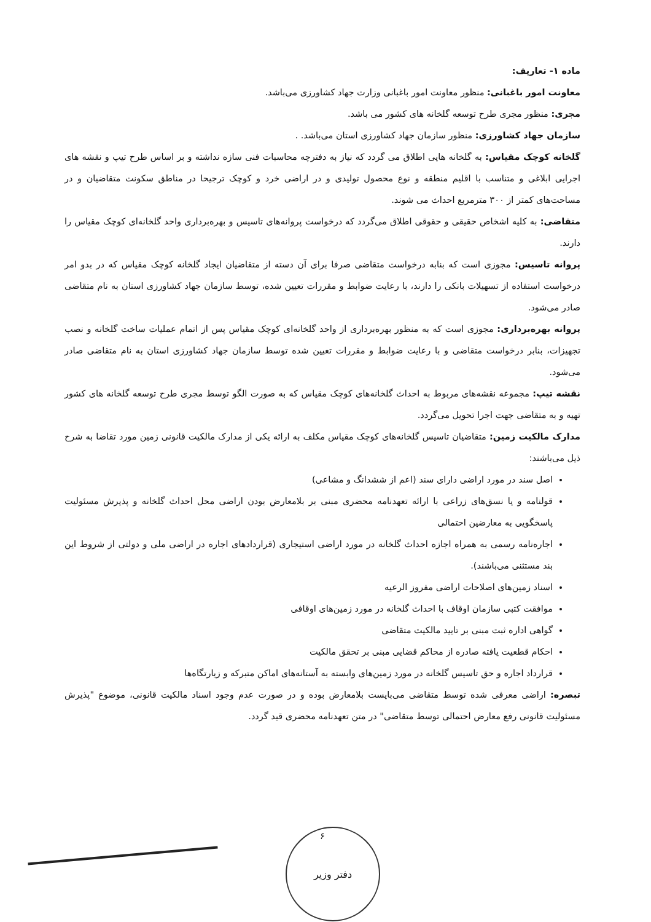ماده ۱- تعاریف:
معاونت امور باغبانی: منظور معاونت امور باغبانی وزارت جهاد کشاورزی می‌باشد.
مجری: منظور مجری طرح توسعه گلخانه های کشور می باشد.
سازمان جهاد کشاورزی: منظور سازمان جهاد کشاورزی استان می‌باشد. .
گلخانه کوچک مقیاس: به گلخانه هایی اطلاق می گردد که نیاز به دفترچه محاسبات فنی سازه نداشته و بر اساس طرح تیپ و نقشه های اجرایی ابلاغی و متناسب با اقلیم منطقه و نوع محصول تولیدی و در اراضی خرد و کوچک ترجیحا در مناطق سکونت متقاضیان و در مساحت‌های کمتر از ۳۰۰ مترمربع احداث می شوند.
متقاضی: به کلیه اشخاص حقیقی و حقوقی اطلاق می‌گردد که درخواست پروانه‌های تاسیس و بهره‌برداری واحد گلخانه‌ای کوچک مقیاس را دارند.
پروانه تاسیس: مجوزی است که بنابه درخواست متقاضی صرفا برای آن دسته از متقاضیان ایجاد گلخانه کوچک مقیاس که در بدو امر درخواست استفاده از تسهیلات بانکی را دارند، با رعایت ضوابط و مقررات تعیین شده، توسط سازمان جهاد کشاورزی استان به نام متقاضی صادر می‌شود.
پروانه بهره‌برداری: مجوزی است که به منظور بهره‌برداری از واحد گلخانه‌ای کوچک مقیاس پس از اتمام عملیات ساخت گلخانه و نصب تجهیزات، بنابر درخواست متقاضی و با رعایت ضوابط و مقررات تعیین شده توسط سازمان جهاد کشاورزی استان به نام متقاضی صادر می‌شود.
نقشه تیپ: مجموعه نقشه‌های مربوط به احداث گلخانه‌های کوچک مقیاس که به صورت الگو توسط مجری طرح توسعه گلخانه های کشور تهیه و به متقاضی جهت اجرا تحویل می‌گردد.
مدارک مالکیت زمین: متقاضیان تاسیس گلخانه‌های کوچک مقیاس مکلف به ارائه یکی از مدارک مالکیت قانونی زمین مورد تقاضا به شرح ذیل می‌باشند:
اصل سند در مورد اراضی دارای سند (اعم از ششدانگ و مشاعی)
قولنامه و یا نسق‌های زراعی با ارائه تعهدنامه محضری مبنی بر بلامعارض بودن اراضی محل احداث گلخانه و پذیرش مسئولیت پاسخگویی به معارضین احتمالی
اجاره‌نامه رسمی به همراه اجازه احداث گلخانه در مورد اراضی استیجاری (قراردادهای اجاره در اراضی ملی و دولتی از شروط این بند مستثنی می‌باشند).
اسناد زمین‌های اصلاحات اراضی مفروز الرعیه
موافقت کتبی سازمان اوقاف با احداث گلخانه در مورد زمین‌های اوقافی
گواهی اداره ثبت مبنی بر تایید مالکیت متقاضی
احکام قطعیت یافته صادره از محاکم قضایی مبنی بر تحقق مالکیت
قرارداد اجاره و حق تاسیس گلخانه در مورد زمین‌های وابسته به آستانه‌های اماکن متبرکه و زیارتگاه‌ها
تبصره: اراضی معرفی شده توسط متقاضی می‌بایست بلامعارض بوده و در صورت عدم وجود اسناد مالکیت قانونی، موضوع "پذیرش مسئولیت قانونی رفع معارض احتمالی توسط متقاضی" در متن تعهدنامه محضری قید گردد.
۶
دفتر وزیر